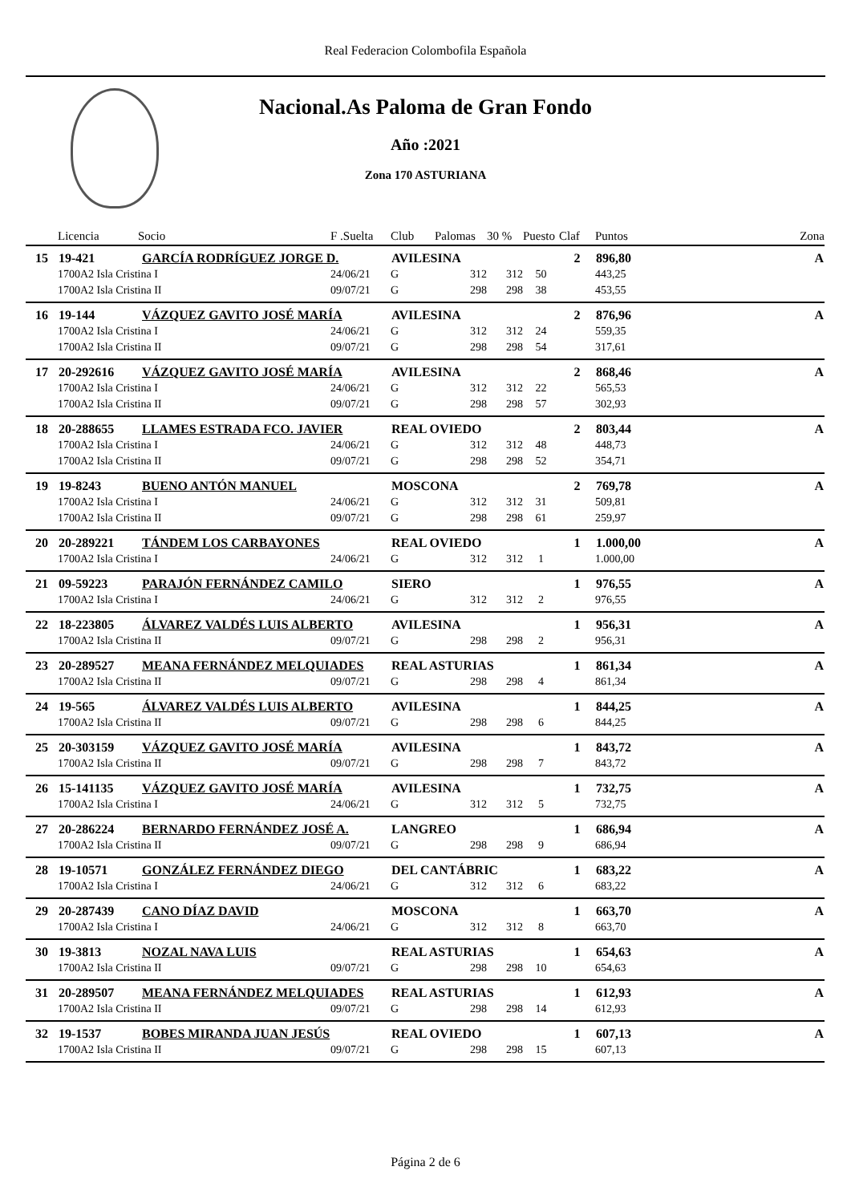Real Federacion Colombofila Española
Nacional.As Paloma de Gran Fondo
Año :2021
Zona 170 ASTURIANA
| | Licencia | Socio | F .Suelta | Club | Palomas | 30 % | Puesto | Claf | Puntos | Zona |
| --- | --- | --- | --- | --- | --- | --- | --- | --- | --- | --- |
| 15 | 19-421 | GARCÍA RODRÍGUEZ JORGE D. | | AVILESINA | | | | 2 | 896,80 | A |
| | 1700A2 Isla Cristina I | | 24/06/21 | G | 312 | 312 | 50 | | 443,25 | |
| | 1700A2 Isla Cristina II | | 09/07/21 | G | 298 | 298 | 38 | | 453,55 | |
| 16 | 19-144 | VÁZQUEZ GAVITO JOSÉ MARÍA | | AVILESINA | | | | 2 | 876,96 | A |
| | 1700A2 Isla Cristina I | | 24/06/21 | G | 312 | 312 | 24 | | 559,35 | |
| | 1700A2 Isla Cristina II | | 09/07/21 | G | 298 | 298 | 54 | | 317,61 | |
| 17 | 20-292616 | VÁZQUEZ GAVITO JOSÉ MARÍA | | AVILESINA | | | | 2 | 868,46 | A |
| | 1700A2 Isla Cristina I | | 24/06/21 | G | 312 | 312 | 22 | | 565,53 | |
| | 1700A2 Isla Cristina II | | 09/07/21 | G | 298 | 298 | 57 | | 302,93 | |
| 18 | 20-288655 | LLAMES ESTRADA FCO. JAVIER | | REAL OVIEDO | | | | 2 | 803,44 | A |
| | 1700A2 Isla Cristina I | | 24/06/21 | G | 312 | 312 | 48 | | 448,73 | |
| | 1700A2 Isla Cristina II | | 09/07/21 | G | 298 | 298 | 52 | | 354,71 | |
| 19 | 19-8243 | BUENO ANTÓN MANUEL | | MOSCONA | | | | 2 | 769,78 | A |
| | 1700A2 Isla Cristina I | | 24/06/21 | G | 312 | 312 | 31 | | 509,81 | |
| | 1700A2 Isla Cristina II | | 09/07/21 | G | 298 | 298 | 61 | | 259,97 | |
| 20 | 20-289221 | TÁNDEM LOS CARBAYONES | | REAL OVIEDO | | | | 1 | 1.000,00 | A |
| | 1700A2 Isla Cristina I | | 24/06/21 | G | 312 | 312 | 1 | | 1.000,00 | |
| 21 | 09-59223 | PARAJÓN FERNÁNDEZ CAMILO | | SIERO | | | | 1 | 976,55 | A |
| | 1700A2 Isla Cristina I | | 24/06/21 | G | 312 | 312 | 2 | | 976,55 | |
| 22 | 18-223805 | ÁLVAREZ VALDÉS LUIS ALBERTO | | AVILESINA | | | | 1 | 956,31 | A |
| | 1700A2 Isla Cristina II | | 09/07/21 | G | 298 | 298 | 2 | | 956,31 | |
| 23 | 20-289527 | MEANA FERNÁNDEZ MELQUIADES | | REAL ASTURIAS | | | | 1 | 861,34 | A |
| | 1700A2 Isla Cristina II | | 09/07/21 | G | 298 | 298 | 4 | | 861,34 | |
| 24 | 19-565 | ÁLVAREZ VALDÉS LUIS ALBERTO | | AVILESINA | | | | 1 | 844,25 | A |
| | 1700A2 Isla Cristina II | | 09/07/21 | G | 298 | 298 | 6 | | 844,25 | |
| 25 | 20-303159 | VÁZQUEZ GAVITO JOSÉ MARÍA | | AVILESINA | | | | 1 | 843,72 | A |
| | 1700A2 Isla Cristina II | | 09/07/21 | G | 298 | 298 | 7 | | 843,72 | |
| 26 | 15-141135 | VÁZQUEZ GAVITO JOSÉ MARÍA | | AVILESINA | | | | 1 | 732,75 | A |
| | 1700A2 Isla Cristina I | | 24/06/21 | G | 312 | 312 | 5 | | 732,75 | |
| 27 | 20-286224 | BERNARDO FERNÁNDEZ JOSÉ A. | | LANGREO | | | | 1 | 686,94 | A |
| | 1700A2 Isla Cristina II | | 09/07/21 | G | 298 | 298 | 9 | | 686,94 | |
| 28 | 19-10571 | GONZÁLEZ FERNÁNDEZ DIEGO | | DEL CANTÁBRIC | | | | 1 | 683,22 | A |
| | 1700A2 Isla Cristina I | | 24/06/21 | G | 312 | 312 | 6 | | 683,22 | |
| 29 | 20-287439 | CANO DÍAZ DAVID | | MOSCONA | | | | 1 | 663,70 | A |
| | 1700A2 Isla Cristina I | | 24/06/21 | G | 312 | 312 | 8 | | 663,70 | |
| 30 | 19-3813 | NOZAL NAVA LUIS | | REAL ASTURIAS | | | | 1 | 654,63 | A |
| | 1700A2 Isla Cristina II | | 09/07/21 | G | 298 | 298 | 10 | | 654,63 | |
| 31 | 20-289507 | MEANA FERNÁNDEZ MELQUIADES | | REAL ASTURIAS | | | | 1 | 612,93 | A |
| | 1700A2 Isla Cristina II | | 09/07/21 | G | 298 | 298 | 14 | | 612,93 | |
| 32 | 19-1537 | BOBES MIRANDA JUAN JESÚS | | REAL OVIEDO | | | | 1 | 607,13 | A |
| | 1700A2 Isla Cristina II | | 09/07/21 | G | 298 | 298 | 15 | | 607,13 | |
Página 2 de 6